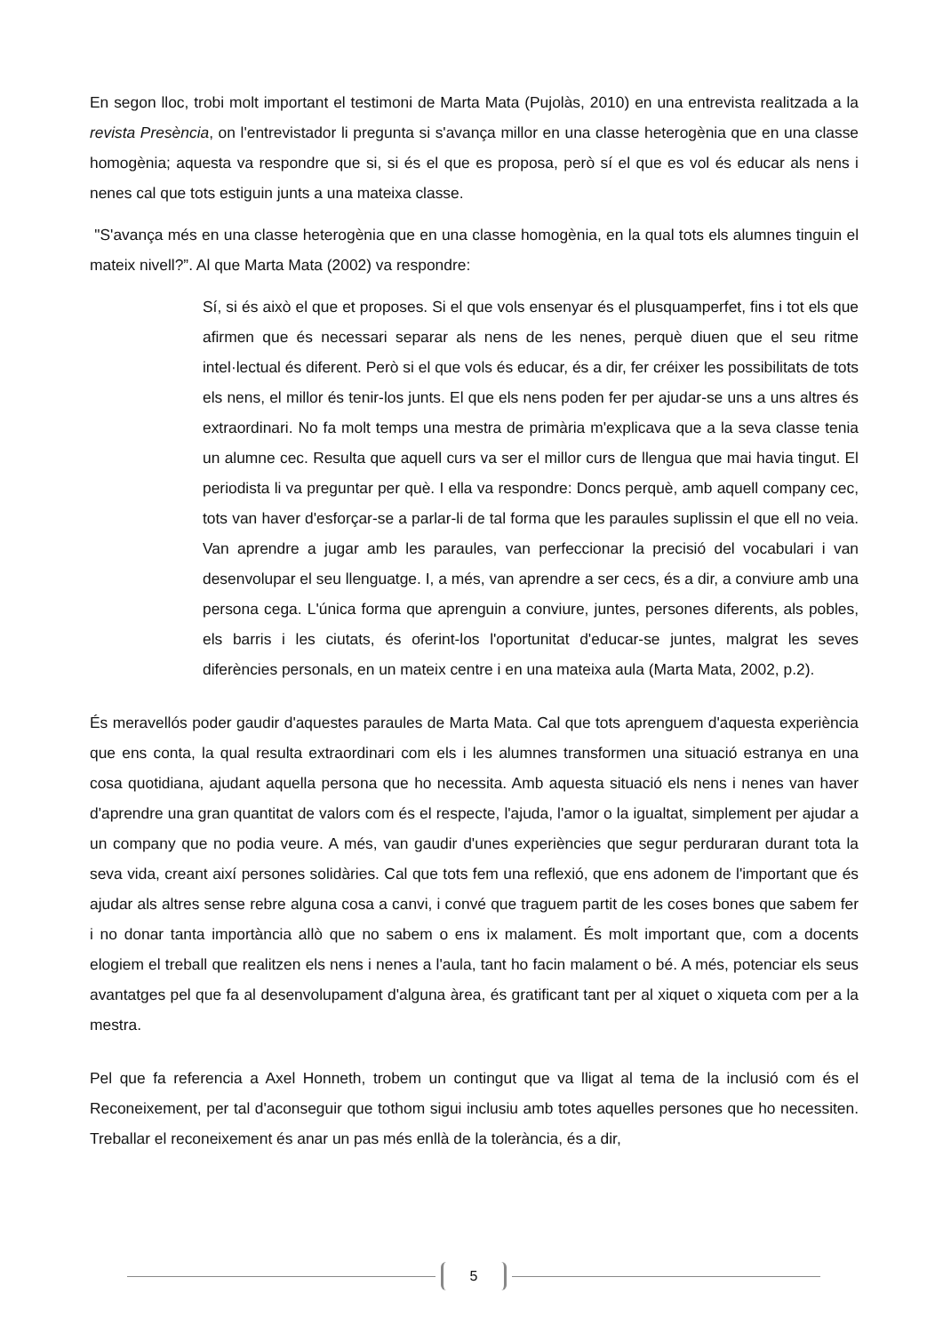En segon lloc, trobi molt important el testimoni de Marta Mata (Pujolàs, 2010) en una entrevista realitzada a la revista Presència, on l'entrevistador li pregunta si s'avança millor en una classe heterogènia que en una classe homogènia; aquesta va respondre que si, si és el que es proposa, però sí el que es vol és educar als nens i nenes cal que tots estiguin junts a una mateixa classe.
"S'avança més en una classe heterogènia que en una classe homogènia, en la qual tots els alumnes tinguin el mateix nivell?”. Al que Marta Mata (2002) va respondre:
Sí, si és això el que et proposes. Si el que vols ensenyar és el plusquamperfet, fins i tot els que afirmen que és necessari separar als nens de les nenes, perquè diuen que el seu ritme intel·lectual és diferent. Però si el que vols és educar, és a dir, fer créixer les possibilitats de tots els nens, el millor és tenir-los junts. El que els nens poden fer per ajudar-se uns a uns altres és extraordinari. No fa molt temps una mestra de primària m'explicava que a la seva classe tenia un alumne cec. Resulta que aquell curs va ser el millor curs de llengua que mai havia tingut. El periodista li va preguntar per què. I ella va respondre: Doncs perquè, amb aquell company cec, tots van haver d'esforçar-se a parlar-li de tal forma que les paraules suplissin el que ell no veia. Van aprendre a jugar amb les paraules, van perfeccionar la precisió del vocabulari i van desenvolupar el seu llenguatge. I, a més, van aprendre a ser cecs, és a dir, a conviure amb una persona cega. L'única forma que aprenguin a conviure, juntes, persones diferents, als pobles, els barris i les ciutats, és oferint-los l'oportunitat d'educar-se juntes, malgrat les seves diferències personals, en un mateix centre i en una mateixa aula (Marta Mata, 2002, p.2).
És meravellós poder gaudir d'aquestes paraules de Marta Mata. Cal que tots aprenguem d'aquesta experiència que ens conta, la qual resulta extraordinari com els i les alumnes transformen una situació estranya en una cosa quotidiana, ajudant aquella persona que ho necessita. Amb aquesta situació els nens i nenes van haver d'aprendre una gran quantitat de valors com és el respecte, l'ajuda, l'amor o la igualtat, simplement per ajudar a un company que no podia veure. A més, van gaudir d'unes experiències que segur perduraran durant tota la seva vida, creant així persones solidàries. Cal que tots fem una reflexió, que ens adonem de l'important que és ajudar als altres sense rebre alguna cosa a canvi, i convé que traguem partit de les coses bones que sabem fer i no donar tanta importància allò que no sabem o ens ix malament. És molt important que, com a docents elogiem el treball que realitzen els nens i nenes a l'aula, tant ho facin malament o bé. A més, potenciar els seus avantatges pel que fa al desenvolupament d'alguna àrea, és gratificant tant per al xiquet o xiqueta com per a la mestra.
Pel que fa referencia a Axel Honneth, trobem un contingut que va lligat al tema de la inclusió com és el Reconeixement, per tal d'aconseguir que tothom sigui inclusiu amb totes aquelles persones que ho necessiten. Treballar el reconeixement és anar un pas més enllà de la tolerància, és a dir,
5